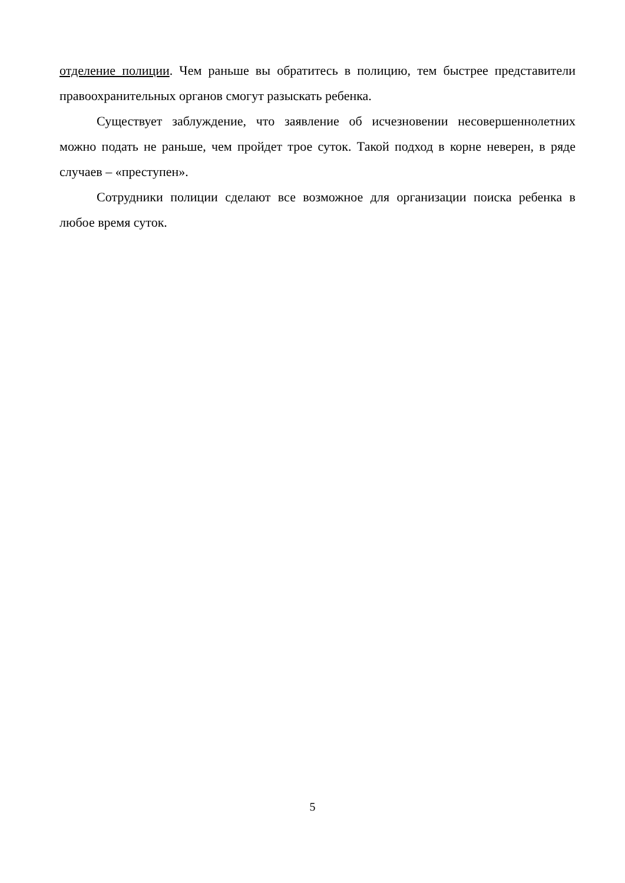отделение полиции. Чем раньше вы обратитесь в полицию, тем быстрее представители правоохранительных органов смогут разыскать ребенка.
Существует заблуждение, что заявление об исчезновении несовершеннолетних можно подать не раньше, чем пройдет трое суток. Такой подход в корне неверен, в ряде случаев – «преступен».
Сотрудники полиции сделают все возможное для организации поиска ребенка в любое время суток.
5